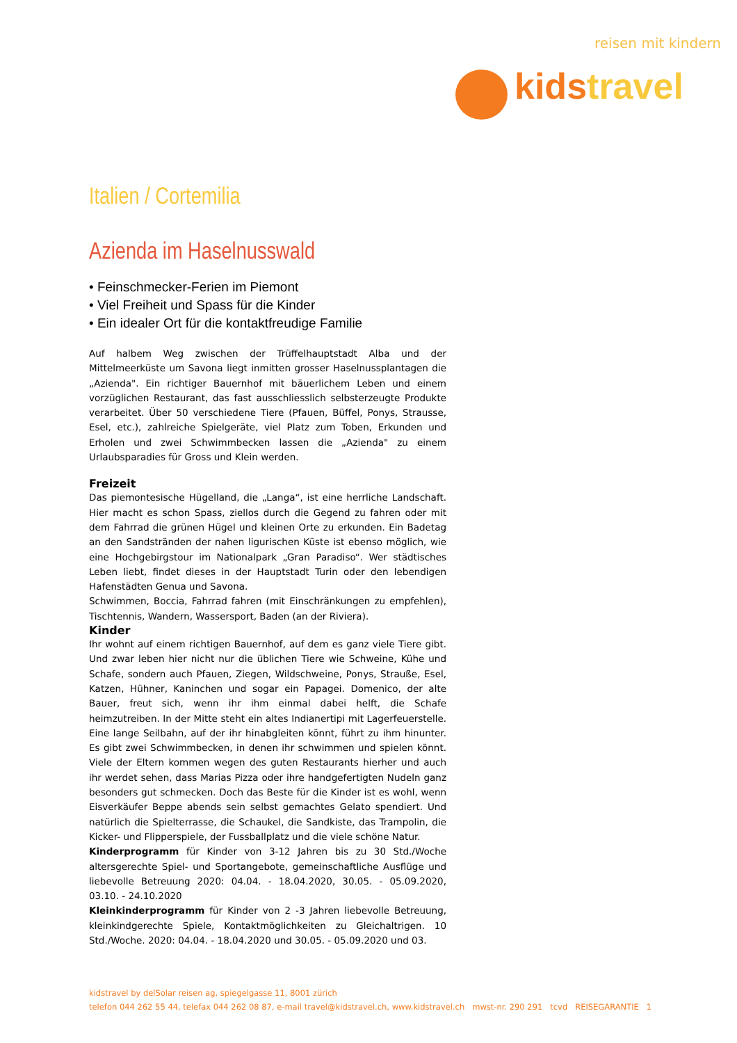reisen mit kindern
kidstravel
Italien / Cortemilia
Azienda im Haselnusswald
• Feinschmecker-Ferien im Piemont
• Viel Freiheit und Spass für die Kinder
• Ein idealer Ort für die kontaktfreudige Familie
Auf halbem Weg zwischen der Trüffelhauptstadt Alba und der Mittelmeerküste um Savona liegt inmitten grosser Haselnussplantagen die „Azienda". Ein richtiger Bauernhof mit bäuerlichem Leben und einem vorzüglichen Restaurant, das fast ausschliesslich selbsterzeugte Produkte verarbeitet. Über 50 verschiedene Tiere (Pfauen, Büffel, Ponys, Strausse, Esel, etc.), zahlreiche Spielgeräte, viel Platz zum Toben, Erkunden und Erholen und zwei Schwimmbecken lassen die „Azienda" zu einem Urlaubsparadies für Gross und Klein werden.
Freizeit
Das piemontesische Hügelland, die „Langa“, ist eine herrliche Landschaft. Hier macht es schon Spass, ziellos durch die Gegend zu fahren oder mit dem Fahrrad die grünen Hügel und kleinen Orte zu erkunden. Ein Badetag an den Sandstränden der nahen ligurischen Küste ist ebenso möglich, wie eine Hochgebirgstour im Nationalpark „Gran Paradiso“. Wer städtisches Leben liebt, findet dieses in der Hauptstadt Turin oder den lebendigen Hafenstädten Genua und Savona.
Schwimmen, Boccia, Fahrrad fahren (mit Einschränkungen zu empfehlen), Tischtennis, Wandern, Wassersport, Baden (an der Riviera).
Kinder
Ihr wohnt auf einem richtigen Bauernhof, auf dem es ganz viele Tiere gibt. Und zwar leben hier nicht nur die üblichen Tiere wie Schweine, Kühe und Schafe, sondern auch Pfauen, Ziegen, Wildschweine, Ponys, Strauße, Esel, Katzen, Hühner, Kaninchen und sogar ein Papagei. Domenico, der alte Bauer, freut sich, wenn ihr ihm einmal dabei helft, die Schafe heimzutreiben. In der Mitte steht ein altes Indianertipi mit Lagerfeuerstelle. Eine lange Seilbahn, auf der ihr hinabgleiten könnt, führt zu ihm hinunter. Es gibt zwei Schwimmbecken, in denen ihr schwimmen und spielen könnt. Viele der Eltern kommen wegen des guten Restaurants hierher und auch ihr werdet sehen, dass Marias Pizza oder ihre handgefertigten Nudeln ganz besonders gut schmecken. Doch das Beste für die Kinder ist es wohl, wenn Eisverkäufer Beppe abends sein selbst gemachtes Gelato spendiert. Und natürlich die Spielterrasse, die Schaukel, die Sandkiste, das Trampolin, die Kicker- und Flipperspiele, der Fussballplatz und die viele schöne Natur.
Kinderprogramm für Kinder von 3-12 Jahren bis zu 30 Std./Woche altersgerechte Spiel- und Sportangebote, gemeinschaftliche Ausflüge und liebevolle Betreuung 2020: 04.04. - 18.04.2020, 30.05. - 05.09.2020, 03.10. - 24.10.2020
Kleinkinderprogramm für Kinder von 2 -3 Jahren liebevolle Betreuung, kleinkindgerechte Spiele, Kontaktmöglichkeiten zu Gleichaltrigen. 10 Std./Woche. 2020: 04.04. - 18.04.2020 und 30.05. - 05.09.2020 und 03.
kidstravel by delSolar reisen ag, spiegelgasse 11, 8001 zürich
telefon 044 262 55 44, telefax 044 262 08 87, e-mail travel@kidstravel.ch, www.kidstravel.ch mwst-nr. 290 291 tcvd REISEGARANTIE 1